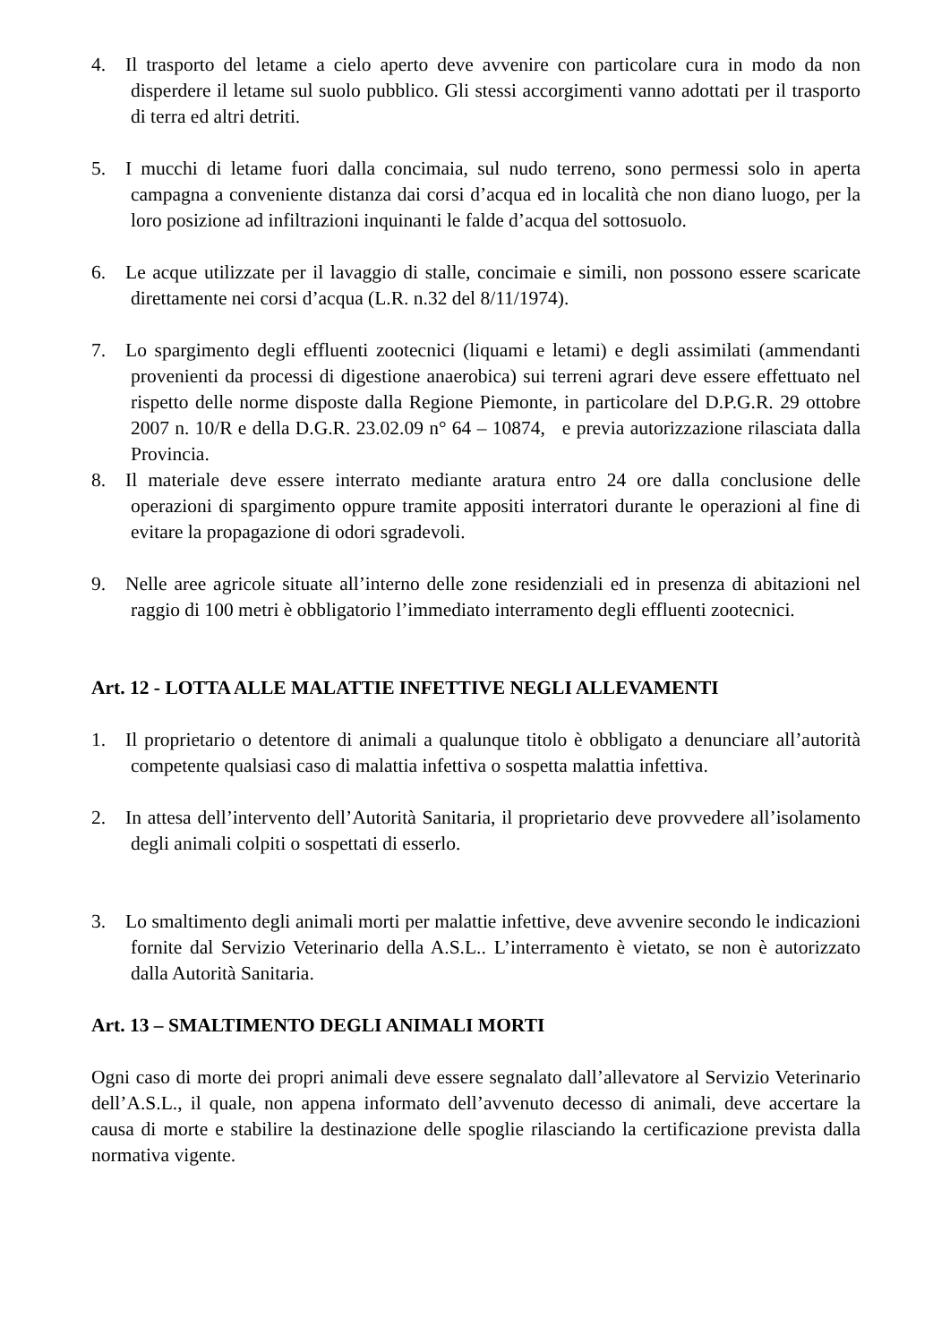4. Il trasporto del letame a cielo aperto deve avvenire con particolare cura in modo da non disperdere il letame sul suolo pubblico. Gli stessi accorgimenti vanno adottati per il trasporto di terra ed altri detriti.
5. I mucchi di letame fuori dalla concimaia, sul nudo terreno, sono permessi solo in aperta campagna a conveniente distanza dai corsi d’acqua ed in località che non diano luogo, per la loro posizione ad infiltrazioni inquinanti le falde d’acqua del sottosuolo.
6. Le acque utilizzate per il lavaggio di stalle, concimaie e simili, non possono essere scaricate direttamente nei corsi d’acqua (L.R. n.32 del 8/11/1974).
7. Lo spargimento degli effluenti zootecnici (liquami e letami) e degli assimilati (ammendanti provenienti da processi di digestione anaerobica) sui terreni agrari deve essere effettuato nel rispetto delle norme disposte dalla Regione Piemonte, in particolare del D.P.G.R. 29 ottobre 2007 n. 10/R e della D.G.R. 23.02.09 n° 64 – 10874, e previa autorizzazione rilasciata dalla Provincia.
8. Il materiale deve essere interrato mediante aratura entro 24 ore dalla conclusione delle operazioni di spargimento oppure tramite appositi interratori durante le operazioni al fine di evitare la propagazione di odori sgradevoli.
9. Nelle aree agricole situate all’interno delle zone residenziali ed in presenza di abitazioni nel raggio di 100 metri è obbligatorio l’immediato interramento degli effluenti zootecnici.
Art. 12 - LOTTA ALLE MALATTIE INFETTIVE NEGLI ALLEVAMENTI
1. Il proprietario o detentore di animali a qualunque titolo è obbligato a denunciare all’autorità competente qualsiasi caso di malattia infettiva o sospetta malattia infettiva.
2. In attesa dell’intervento dell’Autorità Sanitaria, il proprietario deve provvedere all’isolamento degli animali colpiti o sospettati di esserlo.
3. Lo smaltimento degli animali morti per malattie infettive, deve avvenire secondo le indicazioni fornite dal Servizio Veterinario della A.S.L.. L’interramento è vietato, se non è autorizzato dalla Autorità Sanitaria.
Art. 13 – SMALTIMENTO DEGLI ANIMALI MORTI
Ogni caso di morte dei propri animali deve essere segnalato dall’allevatore al Servizio Veterinario dell’A.S.L., il quale, non appena informato dell’avvenuto decesso di animali, deve accertare la causa di morte e stabilire la destinazione delle spoglie rilasciando la certificazione prevista dalla normativa vigente.